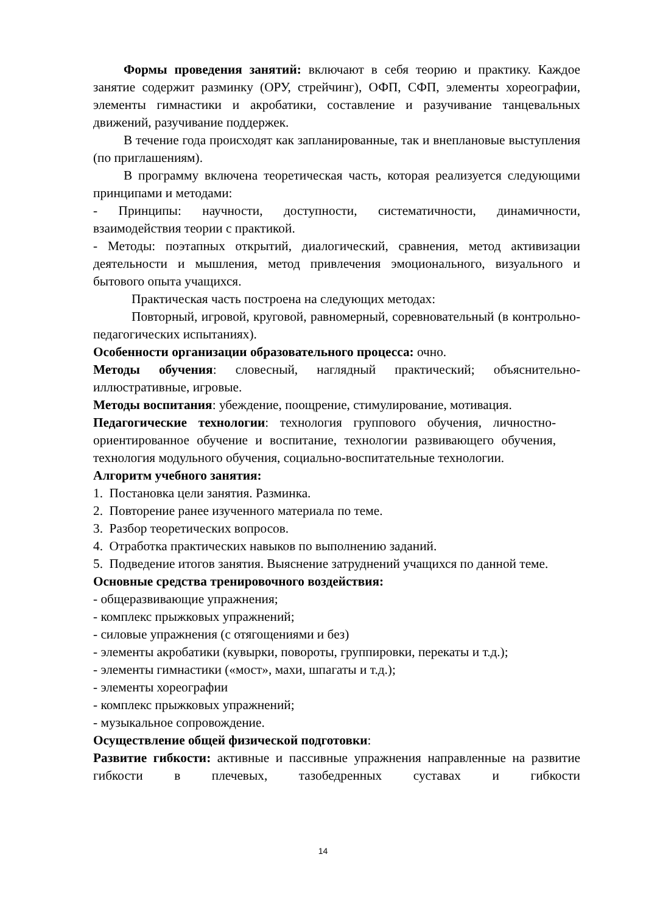Формы проведения занятий: включают в себя теорию и практику. Каждое занятие содержит разминку (ОРУ, стрейчинг), ОФП, СФП, элементы хореографии, элементы гимнастики и акробатики, составление и разучивание танцевальных движений, разучивание поддержек.
В течение года происходят как запланированные, так и внеплановые выступления (по приглашениям).
В программу включена теоретическая часть, которая реализуется следующими принципами и методами:
- Принципы: научности, доступности, систематичности, динамичности, взаимодействия теории с практикой.
- Методы: поэтапных открытий, диалогический, сравнения, метод активизации деятельности и мышления, метод привлечения эмоционального, визуального и бытового опыта учащихся.
Практическая часть построена на следующих методах:
Повторный, игровой, круговой, равномерный, соревновательный (в контрольно-педагогических испытаниях).
Особенности организации образовательного процесса: очно.
Методы обучения: словесный, наглядный практический; объяснительно-иллюстративные, игровые.
Методы воспитания: убеждение, поощрение, стимулирование, мотивация.
Педагогические технологии: технология группового обучения, личностно-ориентированное обучение и воспитание, технологии развивающего обучения, технология модульного обучения, социально-воспитательные технологии.
Алгоритм учебного занятия:
1. Постановка цели занятия. Разминка.
2. Повторение ранее изученного материала по теме.
3. Разбор теоретических вопросов.
4. Отработка практических навыков по выполнению заданий.
5. Подведение итогов занятия. Выяснение затруднений учащихся по данной теме.
Основные средства тренировочного воздействия:
- общеразвивающие упражнения;
- комплекс прыжковых упражнений;
- силовые упражнения (с отягощениями и без)
- элементы акробатики (кувырки, повороты, группировки, перекаты и т.д.);
- элементы гимнастики («мост», махи, шпагаты и т.д.);
- элементы хореографии
- комплекс прыжковых упражнений;
- музыкальное сопровождение.
Осуществление общей физической подготовки:
Развитие гибкости: активные и пассивные упражнения направленные на развитие гибкости в плечевых, тазобедренных суставах и гибкости
14